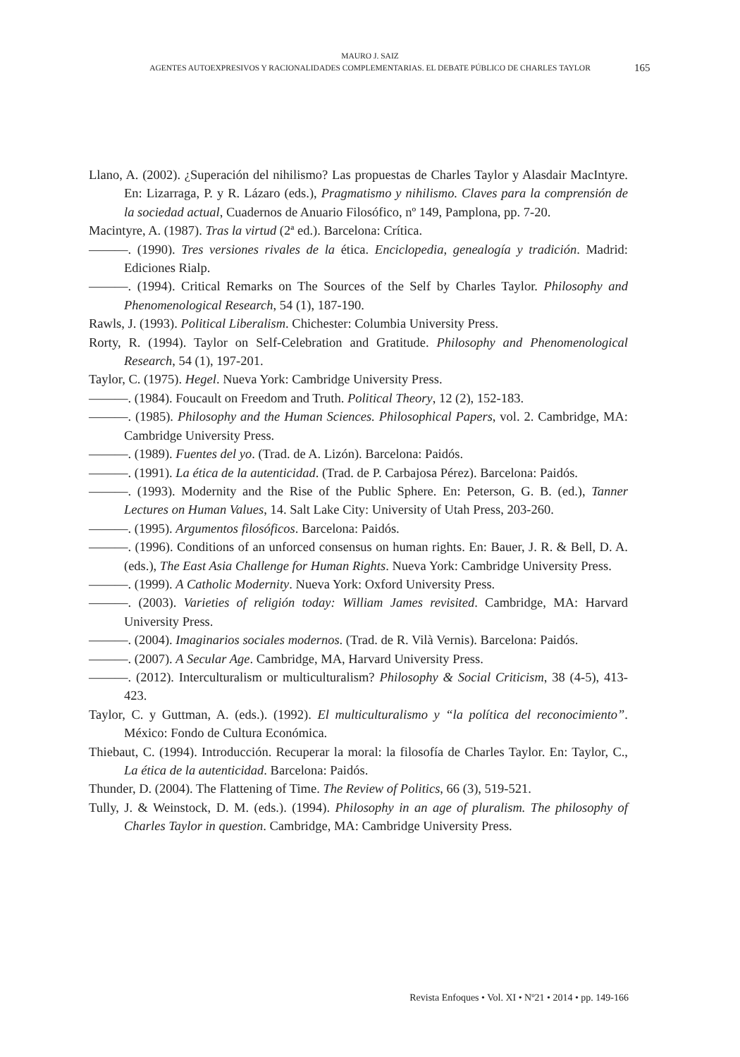MAURO J. SAIZ
AGENTES AUTOEXPRESIVOS Y RACIONALIDADES COMPLEMENTARIAS. EL DEBATE PÚBLICO DE CHARLES TAYLOR
165
Llano, A. (2002). ¿Superación del nihilismo? Las propuestas de Charles Taylor y Alasdair MacIntyre. En: Lizarraga, P. y R. Lázaro (eds.), Pragmatismo y nihilismo. Claves para la comprensión de la sociedad actual, Cuadernos de Anuario Filosófico, nº 149, Pamplona, pp. 7-20.
Macintyre, A. (1987). Tras la virtud (2ª ed.). Barcelona: Crítica.
———. (1990). Tres versiones rivales de la ética. Enciclopedia, genealogía y tradición. Madrid: Ediciones Rialp.
———. (1994). Critical Remarks on The Sources of the Self by Charles Taylor. Philosophy and Phenomenological Research, 54 (1), 187-190.
Rawls, J. (1993). Political Liberalism. Chichester: Columbia University Press.
Rorty, R. (1994). Taylor on Self-Celebration and Gratitude. Philosophy and Phenomenological Research, 54 (1), 197-201.
Taylor, C. (1975). Hegel. Nueva York: Cambridge University Press.
———. (1984). Foucault on Freedom and Truth. Political Theory, 12 (2), 152-183.
———. (1985). Philosophy and the Human Sciences. Philosophical Papers, vol. 2. Cambridge, MA: Cambridge University Press.
———. (1989). Fuentes del yo. (Trad. de A. Lizón). Barcelona: Paidós.
———. (1991). La ética de la autenticidad. (Trad. de P. Carbajosa Pérez). Barcelona: Paidós.
———. (1993). Modernity and the Rise of the Public Sphere. En: Peterson, G. B. (ed.), Tanner Lectures on Human Values, 14. Salt Lake City: University of Utah Press, 203-260.
———. (1995). Argumentos filosóficos. Barcelona: Paidós.
———. (1996). Conditions of an unforced consensus on human rights. En: Bauer, J. R. & Bell, D. A. (eds.), The East Asia Challenge for Human Rights. Nueva York: Cambridge University Press.
———. (1999). A Catholic Modernity. Nueva York: Oxford University Press.
———. (2003). Varieties of religión today: William James revisited. Cambridge, MA: Harvard University Press.
———. (2004). Imaginarios sociales modernos. (Trad. de R. Vilà Vernis). Barcelona: Paidós.
———. (2007). A Secular Age. Cambridge, MA, Harvard University Press.
———. (2012). Interculturalism or multiculturalism? Philosophy & Social Criticism, 38 (4-5), 413-423.
Taylor, C. y Guttman, A. (eds.). (1992). El multiculturalismo y “la política del reconocimiento”. México: Fondo de Cultura Económica.
Thiebaut, C. (1994). Introducción. Recuperar la moral: la filosofía de Charles Taylor. En: Taylor, C., La ética de la autenticidad. Barcelona: Paidós.
Thunder, D. (2004). The Flattening of Time. The Review of Politics, 66 (3), 519-521.
Tully, J. & Weinstock, D. M. (eds.). (1994). Philosophy in an age of pluralism. The philosophy of Charles Taylor in question. Cambridge, MA: Cambridge University Press.
Revista Enfoques • Vol. XI • Nº21 • 2014 • pp. 149-166